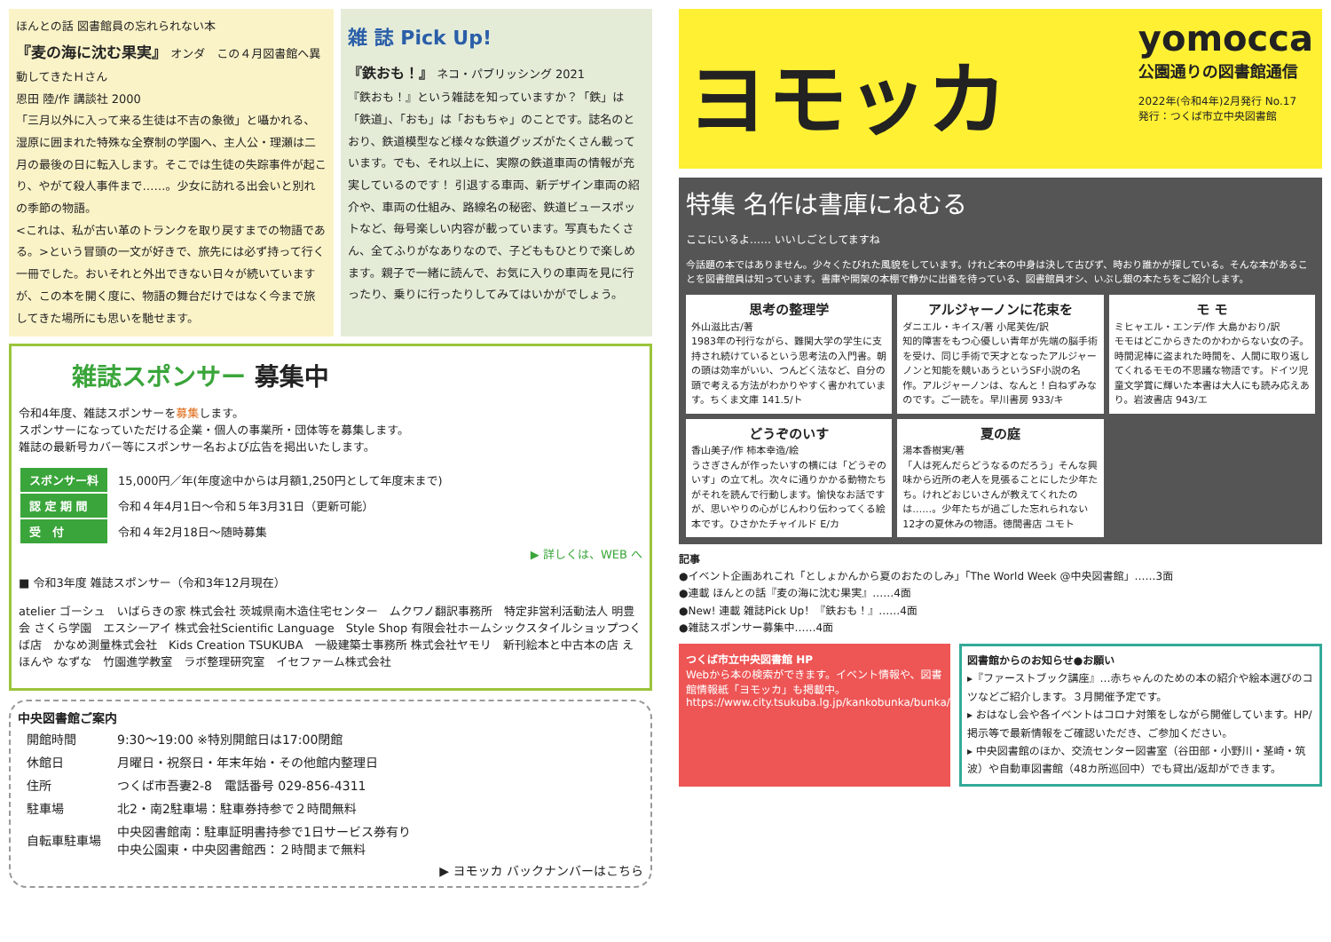ほんとの話 図書館員の忘れられない本
『麦の海に沈む果実』 オンダ　この４月図書館へ異動してきたＨさん
恩田 陸/作 講談社 2000
「三月以外に入って来る生徒は不吉の象徴」と囁かれる、湿原に囲まれた特殊な全寮制の学園へ、主人公・理瀬は二月の最後の日に転入します。そこでは生徒の失踪事件が起こり、やがて殺人事件まで……。少女に訪れる出会いと別れの季節の物語。
<これは、私が古い革のトランクを取り戻すまでの物語である。>という冒頭の一文が好きで、旅先には必ず持って行く一冊でした。おいそれと外出できない日々が続いていますが、この本を開く度に、物語の舞台だけではなく今まで旅してきた場所にも思いを馳せます。
雑 誌 Pick Up!
『鉄おも！』 ネコ・パブリッシング 2021
『鉄おも！』という雑誌を知っていますか？「鉄」は「鉄道」、「おも」は「おもちゃ」のことです。誌名のとおり、鉄道模型など様々な鉄道グッズがたくさん載っています。でも、それ以上に、実際の鉄道車両の情報が充実しているのです！ 引退する車両、新デザイン車両の紹介や、車両の仕組み、路線名の秘密、鉄道ビュースポットなど、毎号楽しい内容が載っています。写真もたくさん、全てふりがなありなので、子どももひとりで楽しめます。親子で一緒に読んで、お気に入りの車両を見に行ったり、乗りに行ったりしてみてはいかがでしょう。
雑誌スポンサー 募集中
令和4年度、雑誌スポンサーを募集します。
スポンサーになっていただける企業・個人の事業所・団体等を募集します。
雑誌の最新号カバー等にスポンサー名および広告を掲出いたします。
| スポンサー料 | 15,000円／年(年度途中からは月額1,250円として年度末まで) |
| 認 定 期 間 | 令和４年4月1日～令和５年3月31日（更新可能） |
| 受 付 | 令和４年2月18日～随時募集 |
▶ 詳しくは、WEB へ
■ 令和3年度 雑誌スポンサー（令和3年12月現在）
atelier ゴーシュ　いばらきの家 株式会社 茨城県南木造住宅センター　ムクワノ翻訳事務所　特定非営利活動法人 明豊会 さくら学園　エスシーアイ 株式会社Scientific Language　Style Shop 有限会社ホームシックスタイルショップつくば店　かなめ測量株式会社　Kids Creation TSUKUBA　一級建築士事務所 株式会社ヤモリ　新刊絵本と中古本の店 えほんや なずな　竹園進学教室　ラボ整理研究室　イセファーム株式会社
中央図書館ご案内
| 開館時間 | 9:30～19:00 ※特別開館日は17:00閉館 |
| 休館日 | 月曜日・祝祭日・年末年始・その他館内整理日 |
| 住所 | つくば市吾妻2-8 電話番号 029-856-4311 |
| 駐車場 | 北2・南2駐車場：駐車券持参で２時間無料 |
| 自転車駐車場 | 中央図書館南：駐車証明書持参で1日サービス券有り 中央公園東・中央図書館西：２時間まで無料 |
▶ ヨモッカ バックナンバーはこちら
ヨモッカ
yomocca
公園通りの図書館通信
2022年(令和4年)2月発行 No.17
発行：つくば市立中央図書館
特集 名作は書庫にねむる
ここにいるよ…… いいしごとしてますね
今話題の本ではありません。少々くたびれた風貌をしています。けれど本の中身は決して古びず、時おり誰かが探している。そんな本があることを図書館員は知っています。書庫や開架の本棚で静かに出番を待っている、図書館員オシ、いぶし銀の本たちをご紹介します。
思考の整理学
外山滋比古/著
1983年の刊行ながら、難関大学の学生に支持され続けているという思考法の入門書。朝の頭は効率がいい、つんどく法など、自分の頭で考える方法がわかりやすく書かれています。ちくま文庫 141.5/ト
アルジャーノンに花束を
ダニエル・キイス/著 小尾芙佐/訳
知的障害をもつ心優しい青年が先端の脳手術を受け、同じ手術で天才となったアルジャーノンと知能を競いあうというSF小説の名作。アルジャーノンは、なんと！白ねずみなのです。ご一読を。早川書房 933/キ
モ モ
ミヒャエル・エンデ/作 大島かおり/訳
モモはどこからきたのかわからない女の子。時間泥棒に盗まれた時間を、人間に取り返してくれるモモの不思議な物語です。ドイツ児童文学賞に輝いた本書は大人にも読み応えあり。岩波書店 943/エ
どうぞのいす
香山美子/作 柿本幸造/絵
うさぎさんが作ったいすの横には「どうぞのいす」の立て札。次々に通りかかる動物たちがそれを読んで行動します。愉快なお話ですが、思いやりの心がじんわり伝わってくる絵本です。ひさかたチャイルド E/カ
夏の庭
湯本香樹実/著
「人は死んだらどうなるのだろう」そんな興味から近所の老人を見張ることにした少年たち。けれどおじいさんが教えてくれたのは……。少年たちが過ごした忘れられない12才の夏休みの物語。徳間書店 ユモト
記事
●イベント企画あれこれ「としょかんから夏のおたのしみ」「The World Week @中央図書館」……3面
●連載 ほんとの話『麦の海に沈む果実』……4面
●New! 連載 雑誌Pick Up！『鉄おも！』……4面
●雑誌スポンサー募集中……4面
つくば市立中央図書館 HP
Webから本の検索ができます。イベント情報や、図書館情報紙「ヨモッカ」も掲載中。
https://www.city.tsukuba.lg.jp/kankobunka/bunka/toshokan/index.html
図書館からのお知らせ●お願い
▸『ファーストブック講座』…赤ちゃんのための本の紹介や絵本選びのコツなどご紹介します。３月開催予定です。
▸ おはなし会や各イベントはコロナ対策をしながら開催しています。HP/掲示等で最新情報をご確認いただき、ご参加ください。
▸ 中央図書館のほか、交流センター図書室（谷田部・小野川・茎崎・筑波）や自動車図書館（48カ所巡回中）でも貸出/返却ができます。